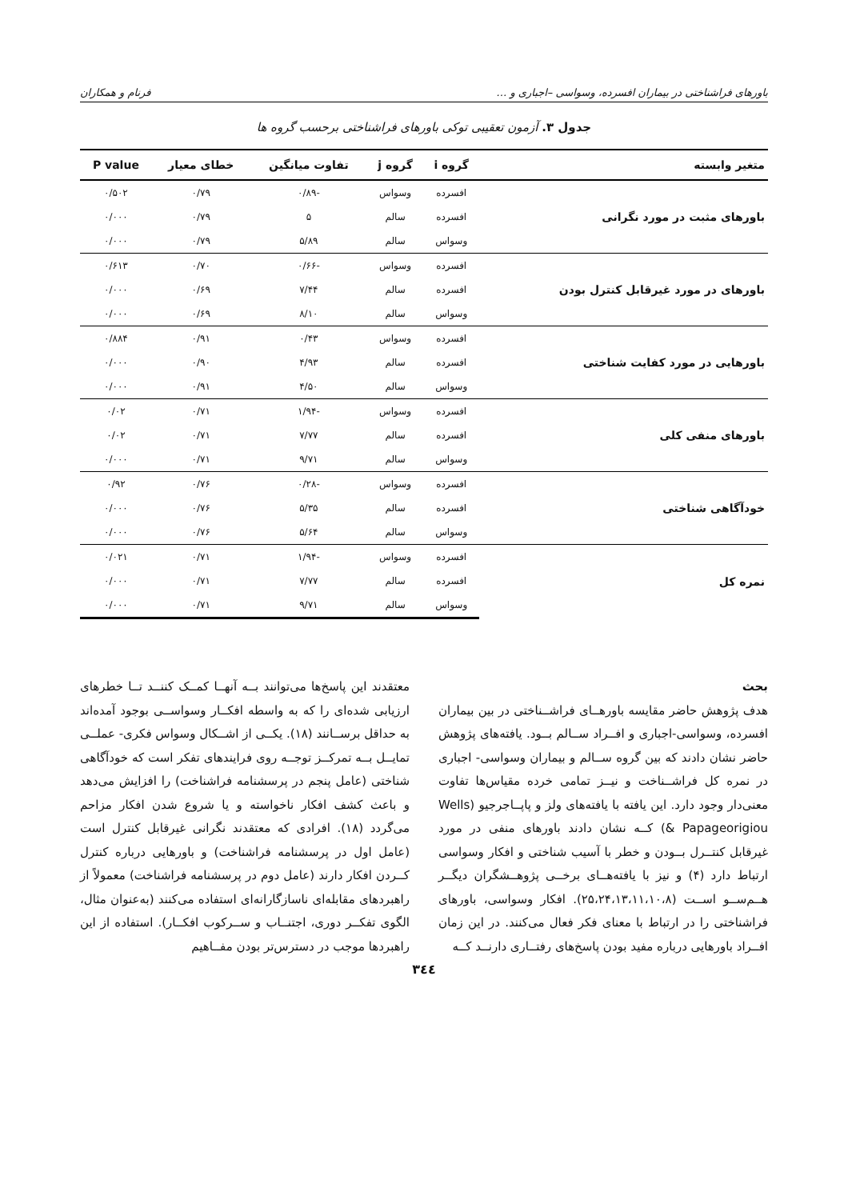باورهای فراشناختی در بیماران افسرده، وسواسی –اجباری و … فرنام و همکاران
جدول ۳. آزمون تعقیبی توکی باورهای فراشناختی برحسب گروه ها
| متغیر وابسته | گروه i | گروه j | تفاوت میانگین | خطای معیار | P value |
| --- | --- | --- | --- | --- | --- |
| باورهای مثبت در مورد نگرانی | افسرده | وسواس | -۰/۸۹ | ۰/۷۹ | ۰/۵۰۲ |
| | افسرده | سالم | ۵ | ۰/۷۹ | ۰/۰۰۰ |
| | وسواس | سالم | ۵/۸۹ | ۰/۷۹ | ۰/۰۰۰ |
| باورهای در مورد غیرقابل کنترل بودن | افسرده | وسواس | -۰/۶۶ | ۰/۷۰ | ۰/۶۱۳ |
| | افسرده | سالم | ۷/۴۴ | ۰/۶۹ | ۰/۰۰۰ |
| | وسواس | سالم | ۸/۱۰ | ۰/۶۹ | ۰/۰۰۰ |
| باورهایی در مورد کفایت شناختی | افسرده | وسواس | ۰/۴۳ | ۰/۹۱ | ۰/۸۸۴ |
| | افسرده | سالم | ۴/۹۳ | ۰/۹۰ | ۰/۰۰۰ |
| | وسواس | سالم | ۴/۵۰ | ۰/۹۱ | ۰/۰۰۰ |
| باورهای منفی کلی | افسرده | وسواس | -۱/۹۴ | ۰/۷۱ | ۰/۰۲ |
| | افسرده | سالم | ۷/۷۷ | ۰/۷۱ | ۰/۰۲ |
| | وسواس | سالم | ۹/۷۱ | ۰/۷۱ | ۰/۰۰۰ |
| خودآگاهی شناختی | افسرده | وسواس | -۰/۲۸ | ۰/۷۶ | ۰/۹۲ |
| | افسرده | سالم | ۵/۳۵ | ۰/۷۶ | ۰/۰۰۰ |
| | وسواس | سالم | ۵/۶۴ | ۰/۷۶ | ۰/۰۰۰ |
| نمره کل | افسرده | وسواس | -۱/۹۴ | ۰/۷۱ | ۰/۰۲۱ |
| | افسرده | سالم | ۷/۷۷ | ۰/۷۱ | ۰/۰۰۰ |
| | وسواس | سالم | ۹/۷۱ | ۰/۷۱ | ۰/۰۰۰ |
بحث
هدف پژوهش حاضر مقایسه باورهــای فراشــناختی در بین بیماران افسرده، وسواسی-اجباری و افــراد ســالم بــود. یافته‌های پژوهش حاضر نشان دادند که بین گروه ســالم و بیماران وسواسی- اجباری در نمره کل فراشــناخت و نیــز تمامی خرده مقیاس‌ها تفاوت معنی‌دار وجود دارد. این یافته با یافته‌های ولز و پاپــاجرجیو (Wells & Papageorigiou) کــه نشان دادند باورهای منفی در مورد غیرقابل کنتــرل بــودن و خطر با آسیب شناختی و افکار وسواسی ارتباط دارد (۴) و نیز با یافته‌هــای برخــی پژوهــشگران دیگــر هــم‌ســو اســت (۲۵،۲۴،۱۳،۱۱،۱۰،۸). افکار وسواسی، باورهای فراشناختی را در ارتباط با معنای فکر فعال می‌کنند. در این زمان افــراد باورهایی درباره مفید بودن پاسخ‌های رفتــاری دارنــد کــه
معتقدند این پاسخ‌ها می‌توانند بــه آنهــا کمــک کننــد تــا خطرهای ارزیابی شده‌ای را که به واسطه افکــار وسواســی بوجود آمده‌اند به حداقل برســانند (۱۸). یکــی از اشــکال وسواس فکری- عملــی تمایــل بــه تمرکــز توجــه روی فرایندهای تفکر است که خودآگاهی شناختی (عامل پنجم در پرسشنامه فراشناخت) را افزایش می‌دهد و باعث کشف افکار ناخواسته و یا شروع شدن افکار مزاحم می‌گردد (۱۸). افرادی که معتقدند نگرانی غیرقابل کنترل است (عامل اول در پرسشنامه فراشناخت) و باورهایی درباره کنترل کــردن افکار دارند (عامل دوم در پرسشنامه فراشناخت) معمولاً از راهبردهای مقابله‌ای ناسازگارانه‌ای استفاده می‌کنند (به‌عنوان مثال، الگوی تفکــر دوری، اجتنــاب و ســرکوب افکــار). استفاده از این راهبردها موجب در دسترس‌تر بودن مفــاهیم
۳٤٤